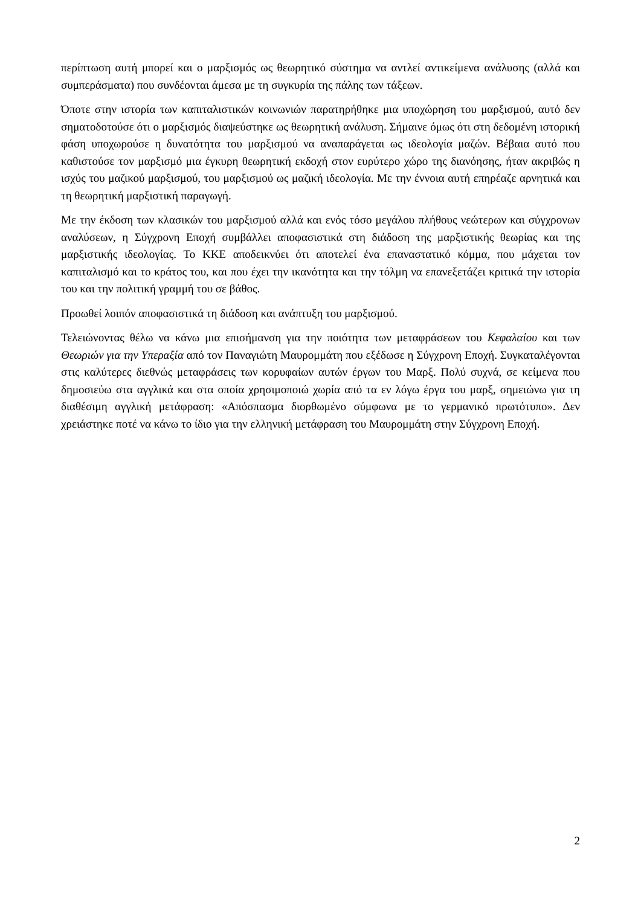περίπτωση αυτή μπορεί και ο μαρξισμός ως θεωρητικό σύστημα να αντλεί αντικείμενα ανάλυσης (αλλά και συμπεράσματα) που συνδέονται άμεσα με τη συγκυρία της πάλης των τάξεων.
Όποτε στην ιστορία των καπιταλιστικών κοινωνιών παρατηρήθηκε μια υποχώρηση του μαρξισμού, αυτό δεν σηματοδοτούσε ότι ο μαρξισμός διαψεύστηκε ως θεωρητική ανάλυση. Σήμαινε όμως ότι στη δεδομένη ιστορική φάση υποχωρούσε η δυνατότητα του μαρξισμού να αναπαράγεται ως ιδεολογία μαζών. Βέβαια αυτό που καθιστούσε τον μαρξισμό μια έγκυρη θεωρητική εκδοχή στον ευρύτερο χώρο της διανόησης, ήταν ακριβώς η ισχύς του μαζικού μαρξισμού, του μαρξισμού ως μαζική ιδεολογία. Με την έννοια αυτή επηρέαζε αρνητικά και τη θεωρητική μαρξιστική παραγωγή.
Με την έκδοση των κλασικών του μαρξισμού αλλά και ενός τόσο μεγάλου πλήθους νεώτερων και σύγχρονων αναλύσεων, η Σύγχρονη Εποχή συμβάλλει αποφασιστικά στη διάδοση της μαρξιστικής θεωρίας και της μαρξιστικής ιδεολογίας. Το ΚΚΕ αποδεικνύει ότι αποτελεί ένα επαναστατικό κόμμα, που μάχεται τον καπιταλισμό και το κράτος του, και που έχει την ικανότητα και την τόλμη να επανεξετάζει κριτικά την ιστορία του και την πολιτική γραμμή του σε βάθος.
Προωθεί λοιπόν αποφασιστικά τη διάδοση και ανάπτυξη του μαρξισμού.
Τελειώνοντας θέλω να κάνω μια επισήμανση για την ποιότητα των μεταφράσεων του Κεφαλαίου και των Θεωριών για την Υπεραξία από τον Παναγιώτη Μαυρομμάτη που εξέδωσε η Σύγχρονη Εποχή. Συγκαταλέγονται στις καλύτερες διεθνώς μεταφράσεις των κορυφαίων αυτών έργων του Μαρξ. Πολύ συχνά, σε κείμενα που δημοσιεύω στα αγγλικά και στα οποία χρησιμοποιώ χωρία από τα εν λόγω έργα του μαρξ, σημειώνω για τη διαθέσιμη αγγλική μετάφραση: «Απόσπασμα διορθωμένο σύμφωνα με το γερμανικό πρωτότυπο». Δεν χρειάστηκε ποτέ να κάνω το ίδιο για την ελληνική μετάφραση του Μαυρομμάτη στην Σύγχρονη Εποχή.
2